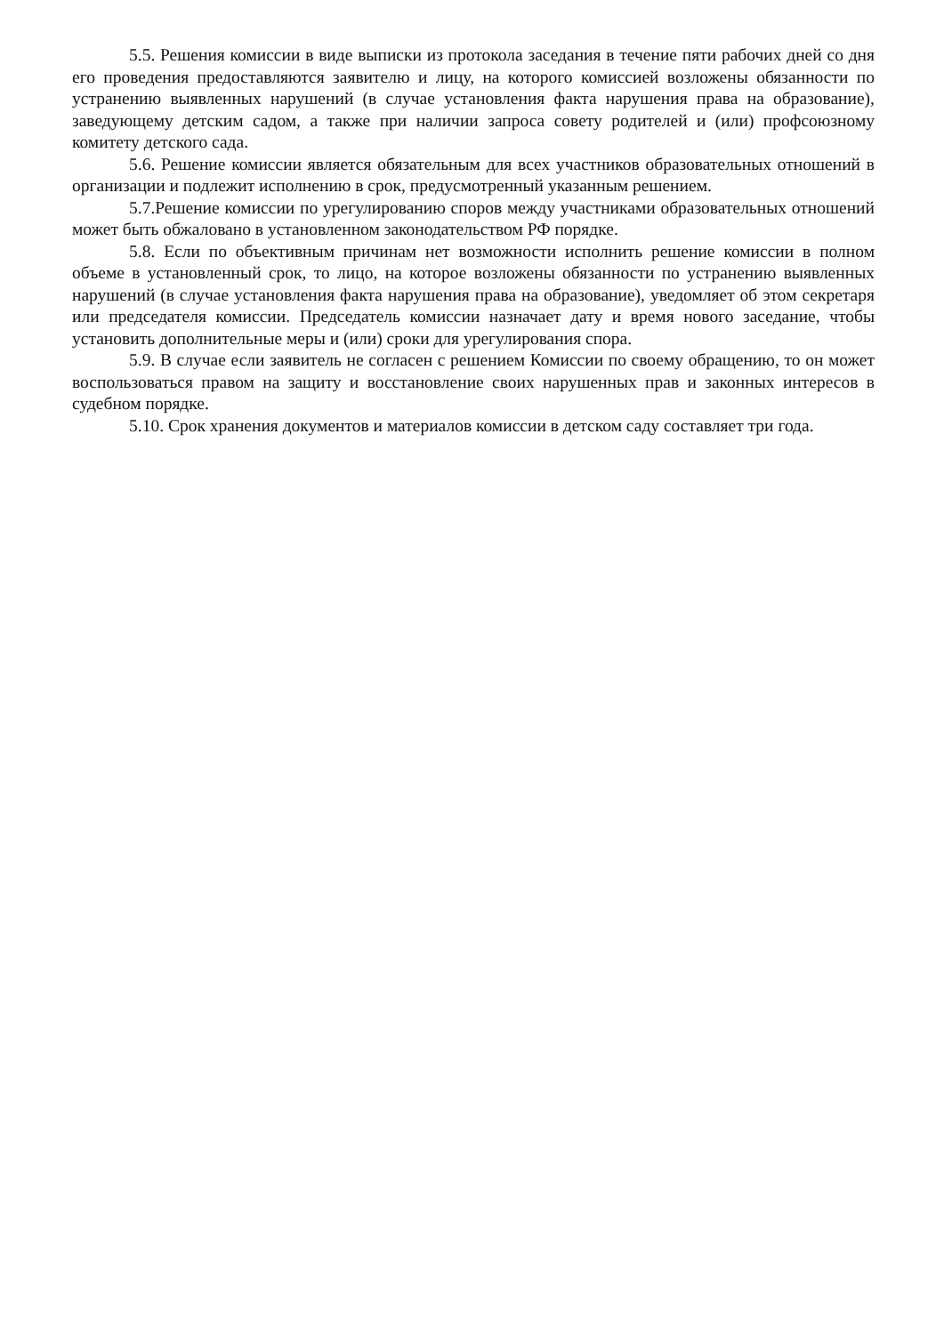5.5. Решения комиссии в виде выписки из протокола заседания в течение пяти рабочих дней со дня его проведения предоставляются заявителю и лицу, на которого комиссией возложены обязанности по устранению выявленных нарушений (в случае установления факта нарушения права на образование), заведующему детским садом, а также при наличии запроса совету родителей и (или) профсоюзному комитету детского сада.
5.6. Решение комиссии является обязательным для всех участников образовательных отношений в организации и подлежит исполнению в срок, предусмотренный указанным решением.
5.7.Решение комиссии по урегулированию споров между участниками образовательных отношений может быть обжаловано в установленном законодательством РФ порядке.
5.8. Если по объективным причинам нет возможности исполнить решение комиссии в полном объеме в установленный срок, то лицо, на которое возложены обязанности по устранению выявленных нарушений (в случае установления факта нарушения права на образование), уведомляет об этом секретаря или председателя комиссии. Председатель комиссии назначает дату и время нового заседание, чтобы установить дополнительные меры и (или) сроки для урегулирования спора.
5.9. В случае если заявитель не согласен с решением Комиссии по своему обращению, то он может воспользоваться правом на защиту и восстановление своих нарушенных прав и законных интересов в судебном порядке.
5.10. Срок хранения документов и материалов комиссии в детском саду составляет три года.